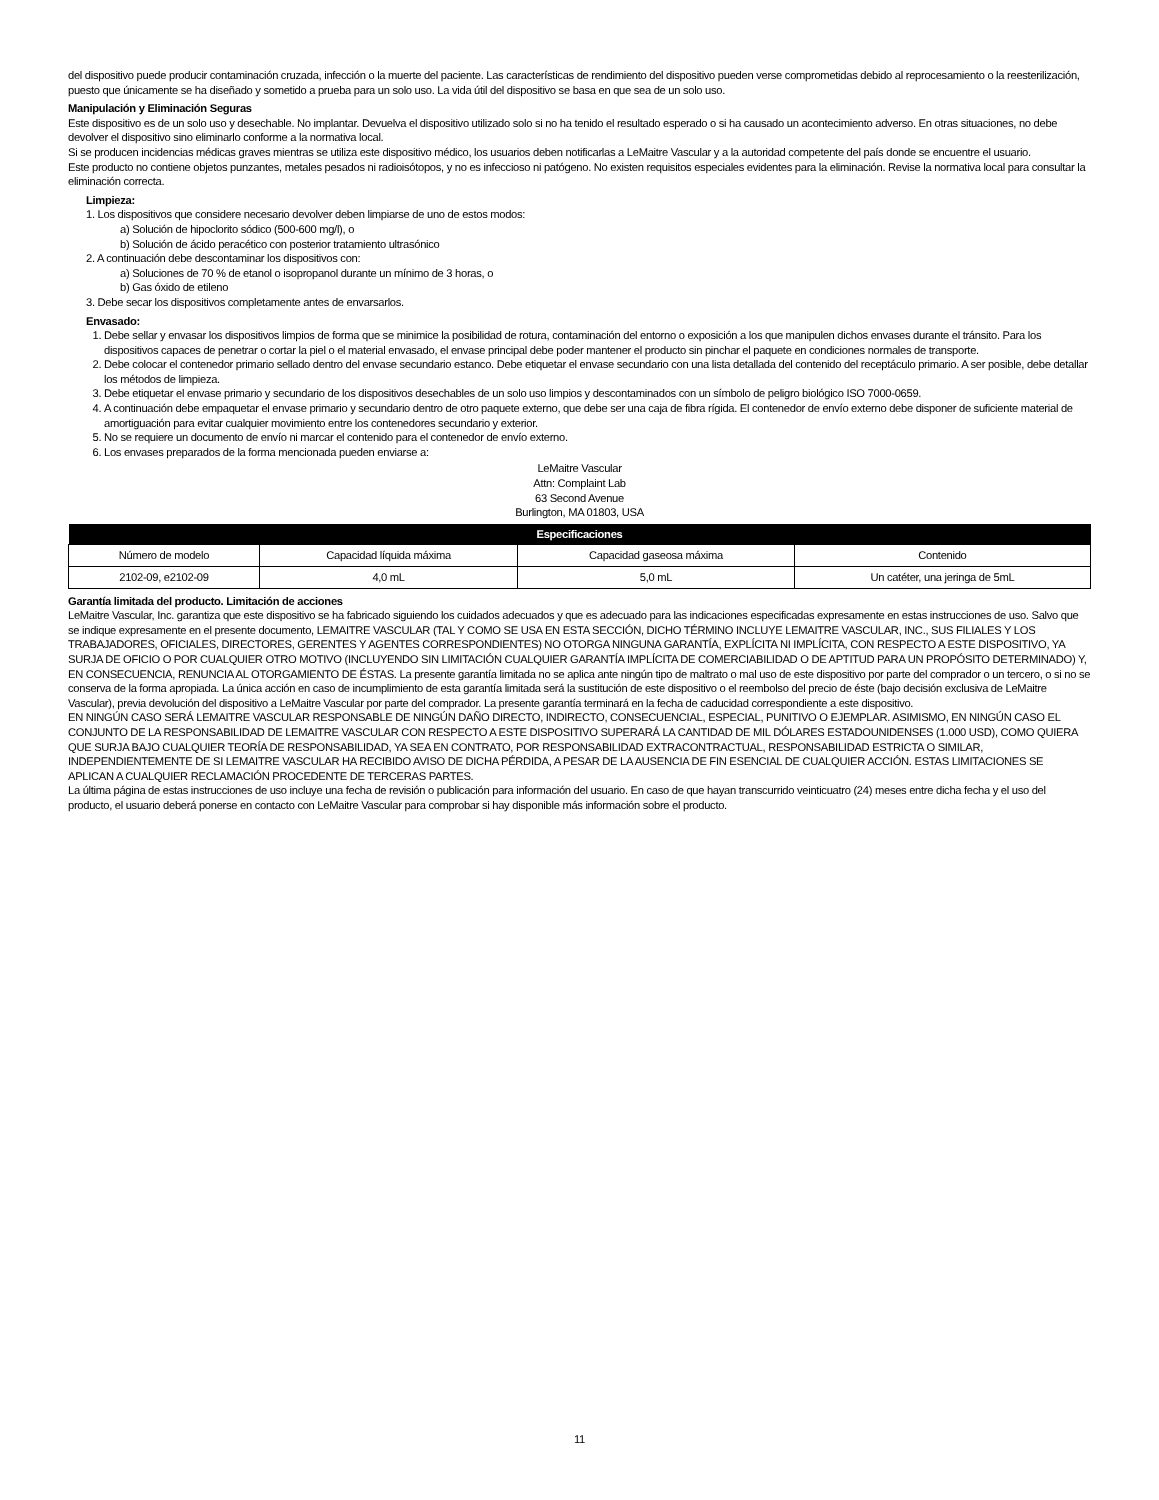del dispositivo puede producir contaminación cruzada, infección o la muerte del paciente. Las características de rendimiento del dispositivo pueden verse comprometidas debido al reprocesamiento o la reesterilización, puesto que únicamente se ha diseñado y sometido a prueba para un solo uso. La vida útil del dispositivo se basa en que sea de un solo uso.
Manipulación y Eliminación Seguras
Este dispositivo es de un solo uso y desechable. No implantar. Devuelva el dispositivo utilizado solo si no ha tenido el resultado esperado o si ha causado un acontecimiento adverso. En otras situaciones, no debe devolver el dispositivo sino eliminarlo conforme a la normativa local.
Si se producen incidencias médicas graves mientras se utiliza este dispositivo médico, los usuarios deben notificarlas a LeMaitre Vascular y a la autoridad competente del país donde se encuentre el usuario.
Este producto no contiene objetos punzantes, metales pesados ni radioisótopos, y no es infeccioso ni patógeno. No existen requisitos especiales evidentes para la eliminación. Revise la normativa local para consultar la eliminación correcta.
Limpieza:
1. Los dispositivos que considere necesario devolver deben limpiarse de uno de estos modos:
a) Solución de hipoclorito sódico (500-600 mg/l), o
b) Solución de ácido peracético con posterior tratamiento ultrasónico
2. A continuación debe descontaminar los dispositivos con:
a) Soluciones de 70 % de etanol o isopropanol durante un mínimo de 3 horas, o
b) Gas óxido de etileno
3. Debe secar los dispositivos completamente antes de envarsarlos.
Envasado:
1. Debe sellar y envasar los dispositivos limpios de forma que se minimice la posibilidad de rotura, contaminación del entorno o exposición a los que manipulen dichos envases durante el tránsito. Para los dispositivos capaces de penetrar o cortar la piel o el material envasado, el envase principal debe poder mantener el producto sin pinchar el paquete en condiciones normales de transporte.
2. Debe colocar el contenedor primario sellado dentro del envase secundario estanco. Debe etiquetar el envase secundario con una lista detallada del contenido del receptáculo primario. A ser posible, debe detallar los métodos de limpieza.
3. Debe etiquetar el envase primario y secundario de los dispositivos desechables de un solo uso limpios y descontaminados con un símbolo de peligro biológico ISO 7000-0659.
4. A continuación debe empaquetar el envase primario y secundario dentro de otro paquete externo, que debe ser una caja de fibra rígida. El contenedor de envío externo debe disponer de suficiente material de amortiguación para evitar cualquier movimiento entre los contenedores secundario y exterior.
5. No se requiere un documento de envío ni marcar el contenido para el contenedor de envío externo.
6. Los envases preparados de la forma mencionada pueden enviarse a:
LeMaitre Vascular
Attn: Complaint Lab
63 Second Avenue
Burlington, MA 01803, USA
| Especificaciones | | | |
| --- | --- | --- | --- |
| Número de modelo | Capacidad líquida máxima | Capacidad gaseosa máxima | Contenido |
| 2102-09, e2102-09 | 4,0 mL | 5,0 mL | Un catéter, una jeringa de 5mL |
Garantía limitada del producto. Limitación de acciones
LeMaitre Vascular, Inc. garantiza que este dispositivo se ha fabricado siguiendo los cuidados adecuados y que es adecuado para las indicaciones especificadas expresamente en estas instrucciones de uso. Salvo que se indique expresamente en el presente documento, LEMAITRE VASCULAR (TAL Y COMO SE USA EN ESTA SECCIÓN, DICHO TÉRMINO INCLUYE LEMAITRE VASCULAR, INC., SUS FILIALES Y LOS TRABAJADORES, OFICIALES, DIRECTORES, GERENTES Y AGENTES CORRESPONDIENTES) NO OTORGA NINGUNA GARANTÍA, EXPLÍCITA NI IMPLÍCITA, CON RESPECTO A ESTE DISPOSITIVO, YA SURJA DE OFICIO O POR CUALQUIER OTRO MOTIVO (INCLUYENDO SIN LIMITACIÓN CUALQUIER GARANTÍA IMPLÍCITA DE COMERCIABILIDAD O DE APTITUD PARA UN PROPÓSITO DETERMINADO) Y, EN CONSECUENCIA, RENUNCIA AL OTORGAMIENTO DE ÉSTAS. La presente garantía limitada no se aplica ante ningún tipo de maltrato o mal uso de este dispositivo por parte del comprador o un tercero, o si no se conserva de la forma apropiada. La única acción en caso de incumplimiento de esta garantía limitada será la sustitución de este dispositivo o el reembolso del precio de éste (bajo decisión exclusiva de LeMaitre Vascular), previa devolución del dispositivo a LeMaitre Vascular por parte del comprador. La presente garantía terminará en la fecha de caducidad correspondiente a este dispositivo.
EN NINGÚN CASO SERÁ LEMAITRE VASCULAR RESPONSABLE DE NINGÚN DAÑO DIRECTO, INDIRECTO, CONSECUENCIAL, ESPECIAL, PUNITIVO O EJEMPLAR. ASIMISMO, EN NINGÚN CASO EL CONJUNTO DE LA RESPONSABILIDAD DE LEMAITRE VASCULAR CON RESPECTO A ESTE DISPOSITIVO SUPERARÁ LA CANTIDAD DE MIL DÓLARES ESTADOUNIDENSES (1.000 USD), COMO QUIERA QUE SURJA BAJO CUALQUIER TEORÍA DE RESPONSABILIDAD, YA SEA EN CONTRATO, POR RESPONSABILIDAD EXTRACONTRACTUAL, RESPONSABILIDAD ESTRICTA O SIMILAR, INDEPENDIENTEMENTE DE SI LEMAITRE VASCULAR HA RECIBIDO AVISO DE DICHA PÉRDIDA, A PESAR DE LA AUSENCIA DE FIN ESENCIAL DE CUALQUIER ACCIÓN. ESTAS LIMITACIONES SE APLICAN A CUALQUIER RECLAMACIÓN PROCEDENTE DE TERCERAS PARTES.
La última página de estas instrucciones de uso incluye una fecha de revisión o publicación para información del usuario. En caso de que hayan transcurrido veinticuatro (24) meses entre dicha fecha y el uso del producto, el usuario deberá ponerse en contacto con LeMaitre Vascular para comprobar si hay disponible más información sobre el producto.
11